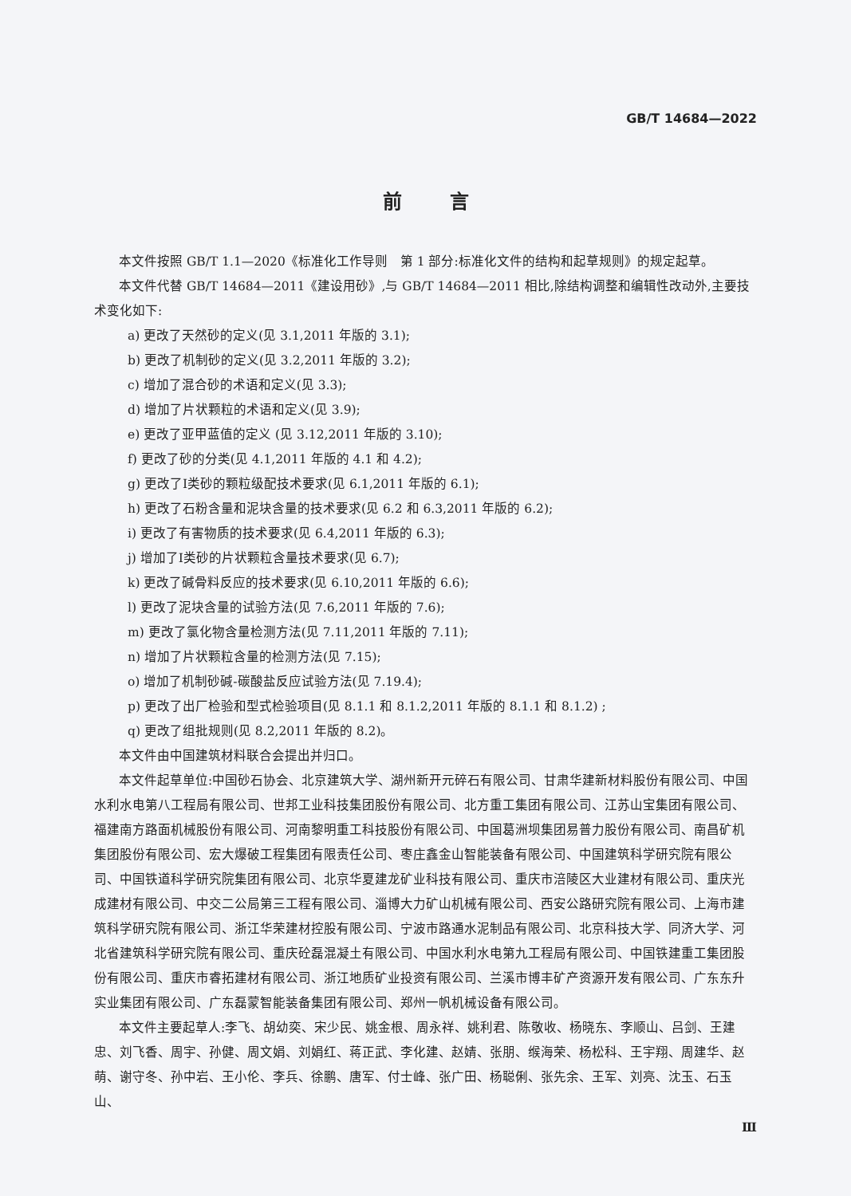GB/T 14684—2022
前言
本文件按照 GB/T 1.1—2020《标准化工作导则　第 1 部分:标准化文件的结构和起草规则》的规定起草。
本文件代替 GB/T 14684—2011《建设用砂》,与 GB/T 14684—2011 相比,除结构调整和编辑性改动外,主要技术变化如下:
a) 更改了天然砂的定义(见 3.1,2011 年版的 3.1);
b) 更改了机制砂的定义(见 3.2,2011 年版的 3.2);
c) 增加了混合砂的术语和定义(见 3.3);
d) 增加了片状颗粒的术语和定义(见 3.9);
e) 更改了亚甲蓝值的定义 (见 3.12,2011 年版的 3.10);
f) 更改了砂的分类(见 4.1,2011 年版的 4.1 和 4.2);
g) 更改了Ⅰ类砂的颗粒级配技术要求(见 6.1,2011 年版的 6.1);
h) 更改了石粉含量和泥块含量的技术要求(见 6.2 和 6.3,2011 年版的 6.2);
i) 更改了有害物质的技术要求(见 6.4,2011 年版的 6.3);
j) 增加了Ⅰ类砂的片状颗粒含量技术要求(见 6.7);
k) 更改了碱骨料反应的技术要求(见 6.10,2011 年版的 6.6);
l) 更改了泥块含量的试验方法(见 7.6,2011 年版的 7.6);
m) 更改了氯化物含量检测方法(见 7.11,2011 年版的 7.11);
n) 增加了片状颗粒含量的检测方法(见 7.15);
o) 增加了机制砂碱-碳酸盐反应试验方法(见 7.19.4);
p) 更改了出厂检验和型式检验项目(见 8.1.1 和 8.1.2,2011 年版的 8.1.1 和 8.1.2) ;
q) 更改了组批规则(见 8.2,2011 年版的 8.2)。
本文件由中国建筑材料联合会提出并归口。
本文件起草单位:中国砂石协会、北京建筑大学、湖州新开元碎石有限公司、甘肃华建新材料股份有限公司、中国水利水电第八工程局有限公司、世邦工业科技集团股份有限公司、北方重工集团有限公司、江苏山宝集团有限公司、福建南方路面机械股份有限公司、河南黎明重工科技股份有限公司、中国葛洲坝集团易普力股份有限公司、南昌矿机集团股份有限公司、宏大爆破工程集团有限责任公司、枣庄鑫金山智能装备有限公司、中国建筑科学研究院有限公司、中国铁道科学研究院集团有限公司、北京华夏建龙矿业科技有限公司、重庆市涪陵区大业建材有限公司、重庆光成建材有限公司、中交二公局第三工程有限公司、淄博大力矿山机械有限公司、西安公路研究院有限公司、上海市建筑科学研究院有限公司、浙江华荣建材控股有限公司、宁波市路通水泥制品有限公司、北京科技大学、同济大学、河北省建筑科学研究院有限公司、重庆砼磊混凝土有限公司、中国水利水电第九工程局有限公司、中国铁建重工集团股份有限公司、重庆市睿拓建材有限公司、浙江地质矿业投资有限公司、兰溪市博丰矿产资源开发有限公司、广东东升实业集团有限公司、广东磊蒙智能装备集团有限公司、郑州一帆机械设备有限公司。
本文件主要起草人:李飞、胡幼奕、宋少民、姚金根、周永祥、姚利君、陈敬收、杨晓东、李顺山、吕剑、王建忠、刘飞香、周宇、孙健、周文娟、刘娟红、蒋正武、李化建、赵婧、张朋、缑海荣、杨松科、王宇翔、周建华、赵萌、谢守冬、孙中岩、王小伦、李兵、徐鹏、唐军、付士峰、张广田、杨聪俐、张先余、王军、刘亮、沈玉、石玉山、
Ⅲ